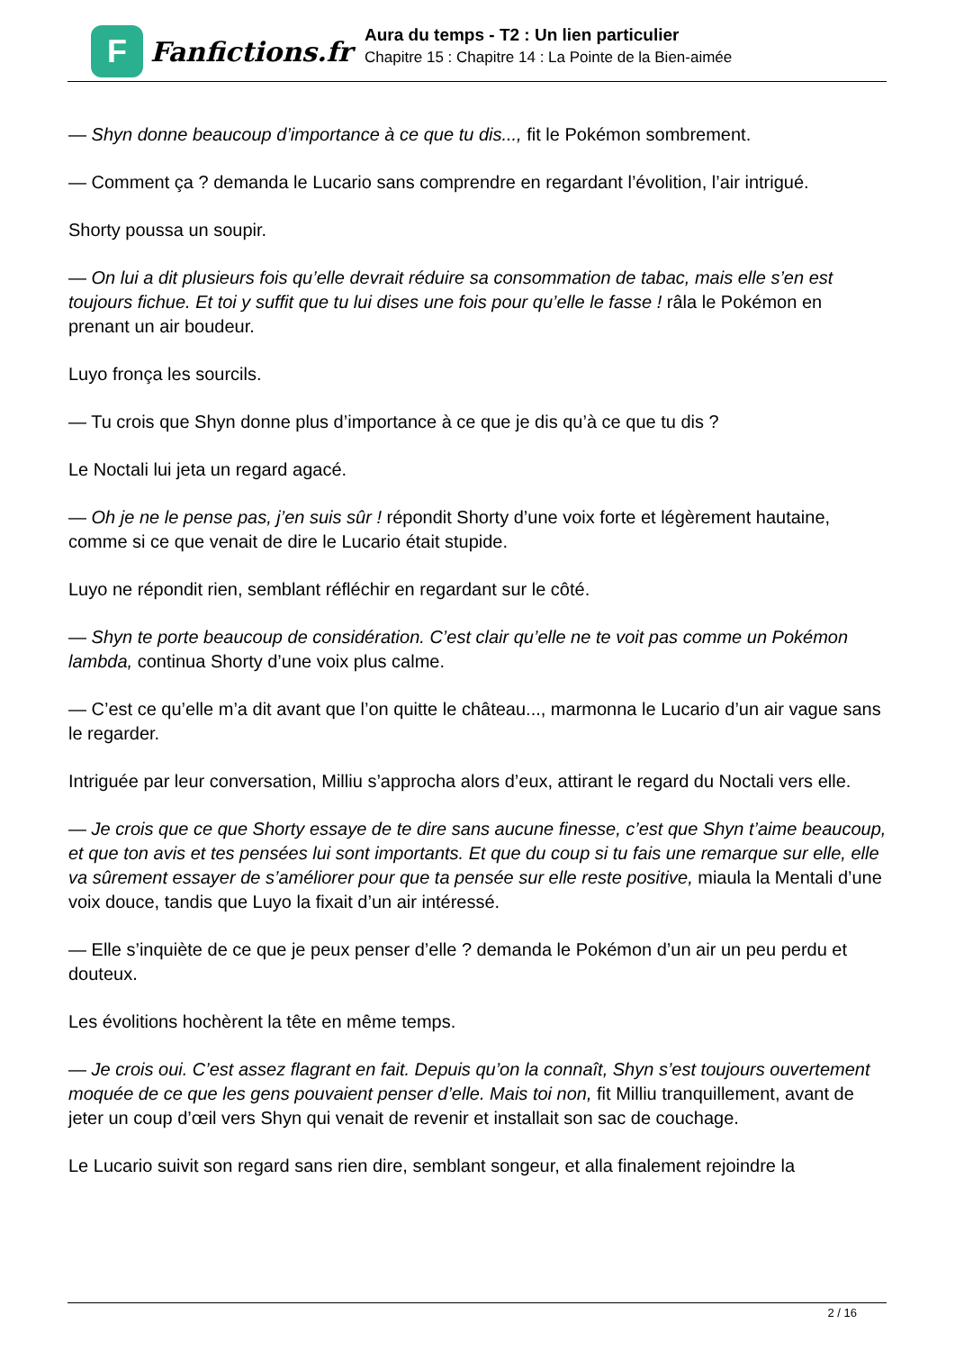F
Fanfictions.fr
Aura du temps - T2 : Un lien particulier
Chapitre 15 : Chapitre 14 : La Pointe de la Bien-aimée
— Shyn donne beaucoup d’importance à ce que tu dis..., fit le Pokémon sombrement.
— Comment ça ? demanda le Lucario sans comprendre en regardant l’évolition, l’air intrigué.
Shorty poussa un soupir.
— On lui a dit plusieurs fois qu’elle devrait réduire sa consommation de tabac, mais elle s’en est toujours fichue. Et toi y suffit que tu lui dises une fois pour qu’elle le fasse ! râla le Pokémon en prenant un air boudeur.
Luyo fronça les sourcils.
— Tu crois que Shyn donne plus d’importance à ce que je dis qu’à ce que tu dis ?
Le Noctali lui jeta un regard agacé.
— Oh je ne le pense pas, j’en suis sûr ! répondit Shorty d’une voix forte et légèrement hautaine, comme si ce que venait de dire le Lucario était stupide.
Luyo ne répondit rien, semblant réfléchir en regardant sur le côté.
— Shyn te porte beaucoup de considération. C’est clair qu’elle ne te voit pas comme un Pokémon lambda, continua Shorty d’une voix plus calme.
— C’est ce qu’elle m’a dit avant que l’on quitte le château..., marmonna le Lucario d’un air vague sans le regarder.
Intriguée par leur conversation, Milliu s’approcha alors d’eux, attirant le regard du Noctali vers elle.
— Je crois que ce que Shorty essaye de te dire sans aucune finesse, c’est que Shyn t’aime beaucoup, et que ton avis et tes pensées lui sont importants. Et que du coup si tu fais une remarque sur elle, elle va sûrement essayer de s’améliorer pour que ta pensée sur elle reste positive, miaula la Mentali d’une voix douce, tandis que Luyo la fixait d’un air intéressé.
— Elle s’inquiète de ce que je peux penser d’elle ? demanda le Pokémon d’un air un peu perdu et douteux.
Les évolitions hochèrent la tête en même temps.
— Je crois oui. C’est assez flagrant en fait. Depuis qu’on la connaît, Shyn s’est toujours ouvertement moquée de ce que les gens pouvaient penser d’elle. Mais toi non, fit Milliu tranquillement, avant de jeter un coup d’œil vers Shyn qui venait de revenir et installait son sac de couchage.
Le Lucario suivit son regard sans rien dire, semblant songeur, et alla finalement rejoindre la
2 / 16